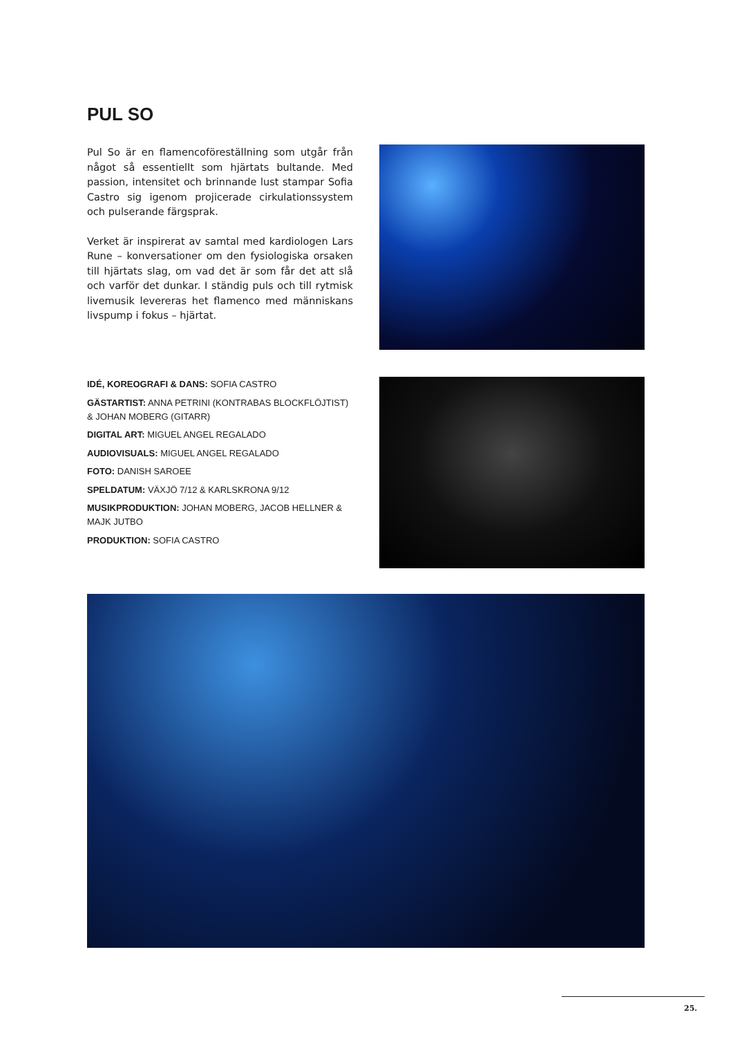PUL SO
Pul So är en flamencoföreställning som utgår från något så essentiellt som hjärtats bultande. Med passion, intensitet och brinnande lust stampar Sofia Castro sig igenom projicerade cirkulationssystem och pulserande färgsprak.
Verket är inspirerat av samtal med kardiologen Lars Rune – konversationer om den fysiologiska orsaken till hjärtats slag, om vad det är som får det att slå och varför det dunkar. I ständig puls och till rytmisk livemusik levereras het flamenco med människans livspump i fokus – hjärtat.
IDÉ, KOREOGRAFI & DANS: SOFIA CASTRO
GÄSTARTIST: ANNA PETRINI (KONTRABAS BLOCKFLÖJTIST) & JOHAN MOBERG (GITARR)
DIGITAL ART: MIGUEL ANGEL REGALADO
AUDIOVISUALS: MIGUEL ANGEL REGALADO
FOTO: DANISH SAROEE
SPELDATUM: VÄXJÖ 7/12 & KARLSKRONA 9/12
MUSIKPRODUKTION: JOHAN MOBERG, JACOB HELLNER & MAJK JUTBO
PRODUKTION: SOFIA CASTRO
25.